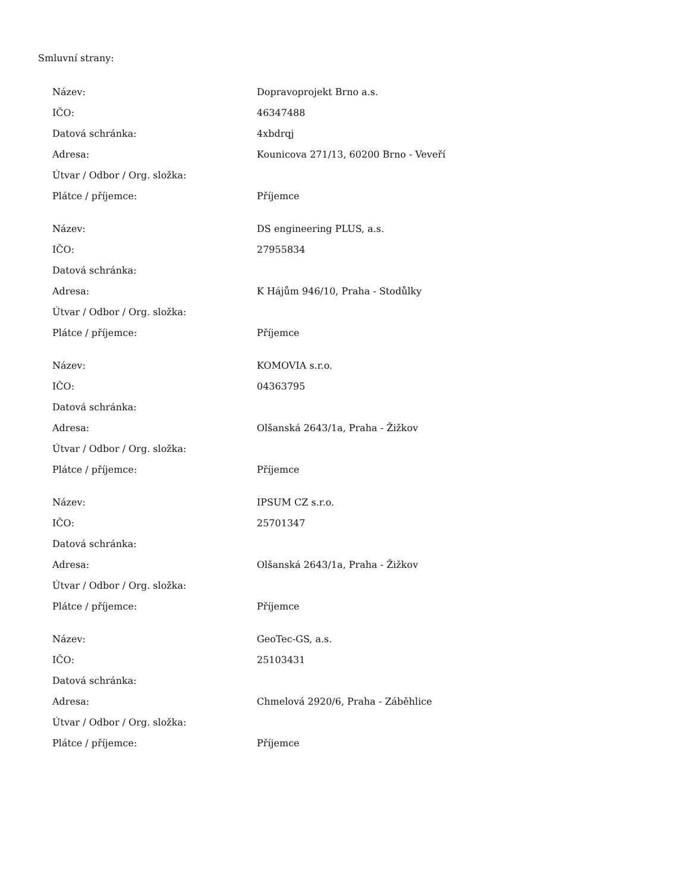Smluvní strany:
| Název: | Dopravoprojekt Brno a.s. |
| IČO: | 46347488 |
| Datová schránka: | 4xbdrqj |
| Adresa: | Kounicova 271/13, 60200 Brno - Veveří |
| Útvar / Odbor / Org. složka: | |
| Plátce / příjemce: | Příjemce |
| Název: | DS engineering PLUS, a.s. |
| IČO: | 27955834 |
| Datová schránka: | |
| Adresa: | K Hájům 946/10, Praha - Stodůlky |
| Útvar / Odbor / Org. složka: | |
| Plátce / příjemce: | Příjemce |
| Název: | KOMOVIA s.r.o. |
| IČO: | 04363795 |
| Datová schránka: | |
| Adresa: | Olšanská 2643/1a, Praha - Žižkov |
| Útvar / Odbor / Org. složka: | |
| Plátce / příjemce: | Příjemce |
| Název: | IPSUM CZ s.r.o. |
| IČO: | 25701347 |
| Datová schránka: | |
| Adresa: | Olšanská 2643/1a, Praha - Žižkov |
| Útvar / Odbor / Org. složka: | |
| Plátce / příjemce: | Příjemce |
| Název: | GeoTec-GS, a.s. |
| IČO: | 25103431 |
| Datová schránka: | |
| Adresa: | Chmelová 2920/6, Praha - Záběhlice |
| Útvar / Odbor / Org. složka: | |
| Plátce / příjemce: | Příjemce |